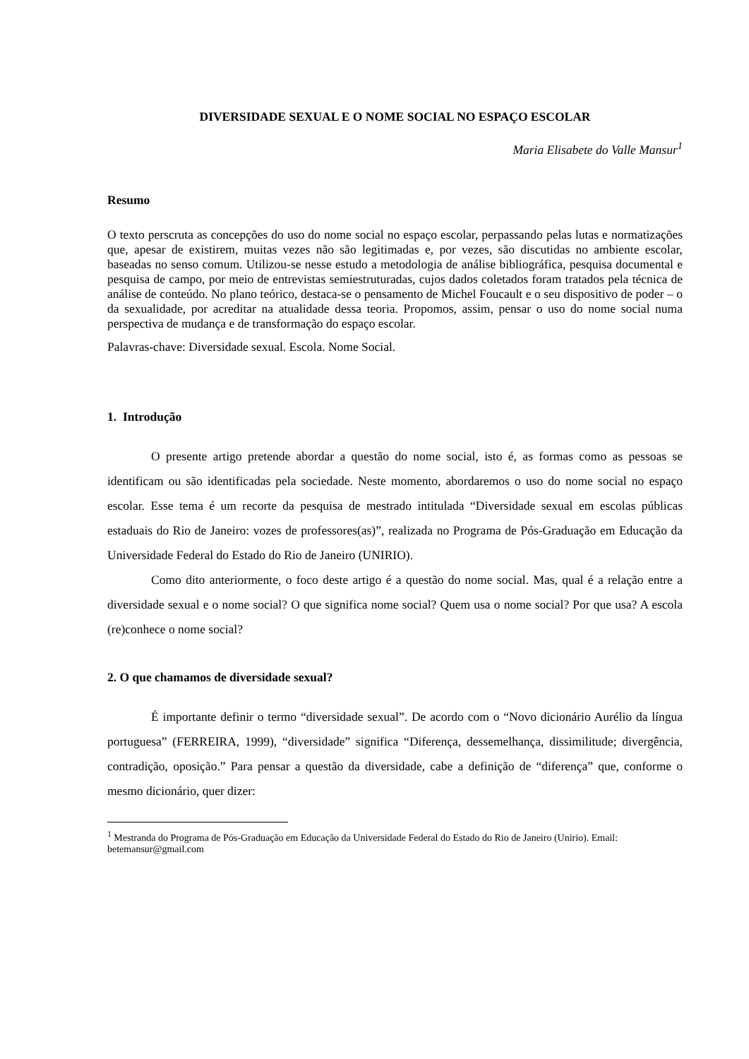DIVERSIDADE SEXUAL E O NOME SOCIAL NO ESPAÇO ESCOLAR
Maria Elisabete do Valle Mansur<sup>1</sup>
Resumo
O texto perscruta as concepções do uso do nome social no espaço escolar, perpassando pelas lutas e normatizações que, apesar de existirem, muitas vezes não são legitimadas e, por vezes, são discutidas no ambiente escolar, baseadas no senso comum. Utilizou-se nesse estudo a metodologia de análise bibliográfica, pesquisa documental e pesquisa de campo, por meio de entrevistas semiestruturadas, cujos dados coletados foram tratados pela técnica de análise de conteúdo. No plano teórico, destaca-se o pensamento de Michel Foucault e o seu dispositivo de poder – o da sexualidade, por acreditar na atualidade dessa teoria. Propomos, assim, pensar o uso do nome social numa perspectiva de mudança e de transformação do espaço escolar.
Palavras-chave: Diversidade sexual. Escola. Nome Social.
1. Introdução
O presente artigo pretende abordar a questão do nome social, isto é, as formas como as pessoas se identificam ou são identificadas pela sociedade. Neste momento, abordaremos o uso do nome social no espaço escolar. Esse tema é um recorte da pesquisa de mestrado intitulada “Diversidade sexual em escolas públicas estaduais do Rio de Janeiro: vozes de professores(as)”, realizada no Programa de Pós-Graduação em Educação da Universidade Federal do Estado do Rio de Janeiro (UNIRIO).
Como dito anteriormente, o foco deste artigo é a questão do nome social. Mas, qual é a relação entre a diversidade sexual e o nome social? O que significa nome social? Quem usa o nome social? Por que usa? A escola (re)conhece o nome social?
2. O que chamamos de diversidade sexual?
É importante definir o termo “diversidade sexual”. De acordo com o “Novo dicionário Aurélio da língua portuguesa” (FERREIRA, 1999), “diversidade” significa “Diferença, dessemelhança, dissimilitude; divergência, contradição, oposição.” Para pensar a questão da diversidade, cabe a definição de “diferença” que, conforme o mesmo dicionário, quer dizer:
<sup>1</sup> Mestranda do Programa de Pós-Graduação em Educação da Universidade Federal do Estado do Rio de Janeiro (Unirio). Email: betemansur@gmail.com